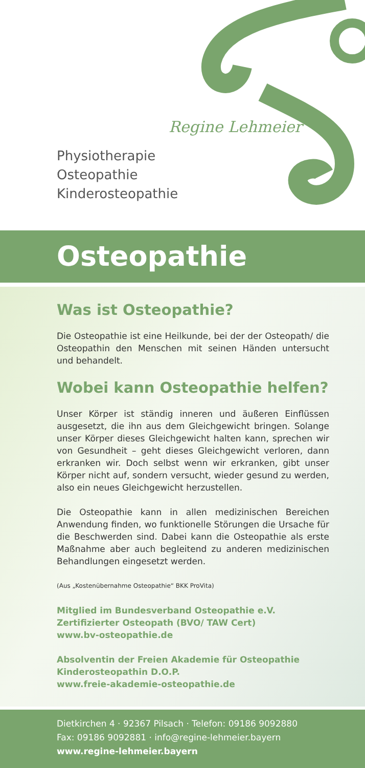Regine Lehmeier
Physiotherapie
Osteopathie
Kinderosteopathie
Osteopathie
Was ist Osteopathie?
Die Osteopathie ist eine Heilkunde, bei der der Osteopath/ die Osteopathin den Menschen mit seinen Händen untersucht und behandelt.
Wobei kann Osteopathie helfen?
Unser Körper ist ständig inneren und äußeren Einflüssen ausgesetzt, die ihn aus dem Gleichgewicht bringen. Solange unser Körper dieses Gleichgewicht halten kann, sprechen wir von Gesundheit – geht dieses Gleichgewicht verloren, dann erkranken wir. Doch selbst wenn wir erkranken, gibt unser Körper nicht auf, sondern versucht, wieder gesund zu werden, also ein neues Gleichgewicht herzustellen.
Die Osteopathie kann in allen medizinischen Bereichen Anwendung finden, wo funktionelle Störungen die Ursache für die Beschwerden sind. Dabei kann die Osteopathie als erste Maßnahme aber auch begleitend zu anderen medizinischen Behandlungen eingesetzt werden.
(Aus „Kostenübernahme Osteopathie“ BKK ProVita)
Mitglied im Bundesverband Osteopathie e.V.
Zertifizierter Osteopath (BVO/ TAW Cert)
www.bv-osteopathie.de
Absolventin der Freien Akademie für Osteopathie
Kinderosteopathin D.O.P.
www.freie-akademie-osteopathie.de
Dietkirchen 4 · 92367 Pilsach · Telefon: 09186 9092880
Fax: 09186 9092881 · info@regine-lehmeier.bayern
www.regine-lehmeier.bayern